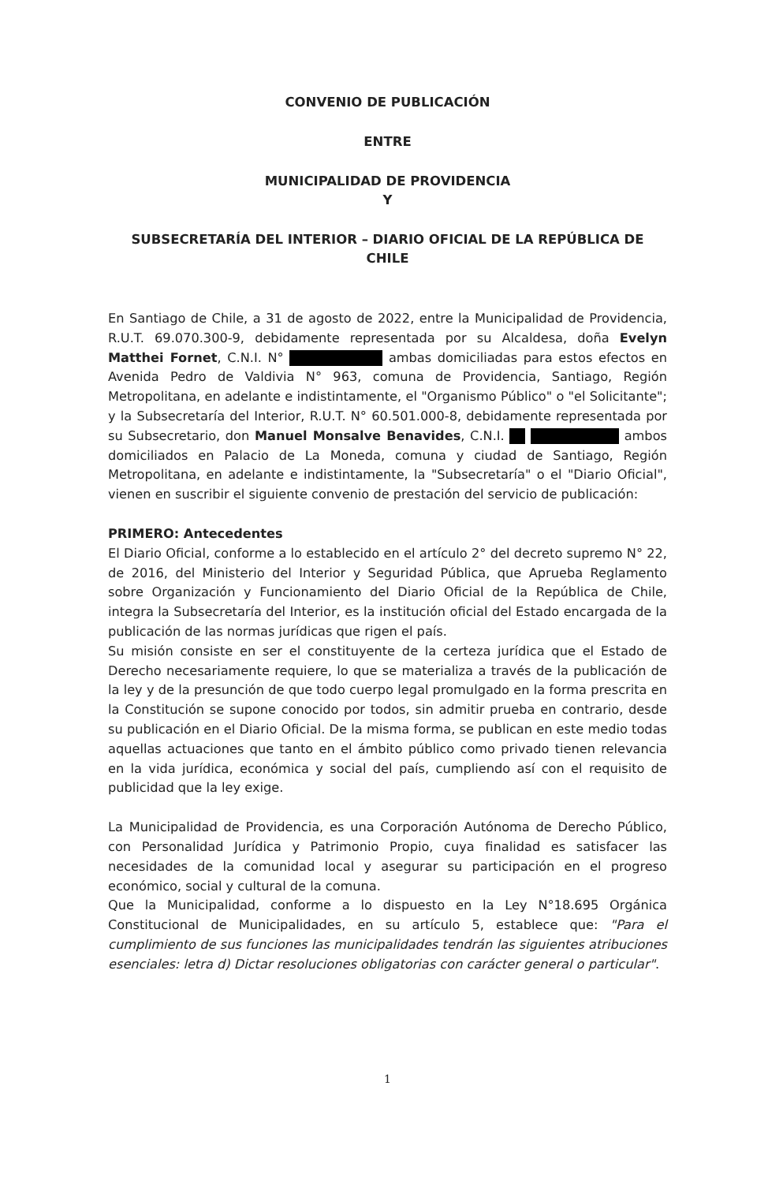CONVENIO DE PUBLICACIÓN
ENTRE
MUNICIPALIDAD DE PROVIDENCIA
Y
SUBSECRETARÍA DEL INTERIOR – DIARIO OFICIAL DE LA REPÚBLICA DE CHILE
En Santiago de Chile, a 31 de agosto de 2022, entre la Municipalidad de Providencia, R.U.T. 69.070.300-9, debidamente representada por su Alcaldesa, doña Evelyn Matthei Fornet, C.N.I. N° ambas domiciliadas para estos efectos en Avenida Pedro de Valdivia N° 963, comuna de Providencia, Santiago, Región Metropolitana, en adelante e indistintamente, el "Organismo Público" o "el Solicitante"; y la Subsecretaría del Interior, R.U.T. N° 60.501.000-8, debidamente representada por su Subsecretario, don Manuel Monsalve Benavides, C.N.I. ambos domiciliados en Palacio de La Moneda, comuna y ciudad de Santiago, Región Metropolitana, en adelante e indistintamente, la "Subsecretaría" o el "Diario Oficial", vienen en suscribir el siguiente convenio de prestación del servicio de publicación:
PRIMERO: Antecedentes
El Diario Oficial, conforme a lo establecido en el artículo 2° del decreto supremo N° 22, de 2016, del Ministerio del Interior y Seguridad Pública, que Aprueba Reglamento sobre Organización y Funcionamiento del Diario Oficial de la República de Chile, integra la Subsecretaría del Interior, es la institución oficial del Estado encargada de la publicación de las normas jurídicas que rigen el país.
Su misión consiste en ser el constituyente de la certeza jurídica que el Estado de Derecho necesariamente requiere, lo que se materializa a través de la publicación de la ley y de la presunción de que todo cuerpo legal promulgado en la forma prescrita en la Constitución se supone conocido por todos, sin admitir prueba en contrario, desde su publicación en el Diario Oficial. De la misma forma, se publican en este medio todas aquellas actuaciones que tanto en el ámbito público como privado tienen relevancia en la vida jurídica, económica y social del país, cumpliendo así con el requisito de publicidad que la ley exige.
La Municipalidad de Providencia, es una Corporación Autónoma de Derecho Público, con Personalidad Jurídica y Patrimonio Propio, cuya finalidad es satisfacer las necesidades de la comunidad local y asegurar su participación en el progreso económico, social y cultural de la comuna.
Que la Municipalidad, conforme a lo dispuesto en la Ley N°18.695 Orgánica Constitucional de Municipalidades, en su artículo 5, establece que: "Para el cumplimiento de sus funciones las municipalidades tendrán las siguientes atribuciones esenciales: letra d) Dictar resoluciones obligatorias con carácter general o particular".
1